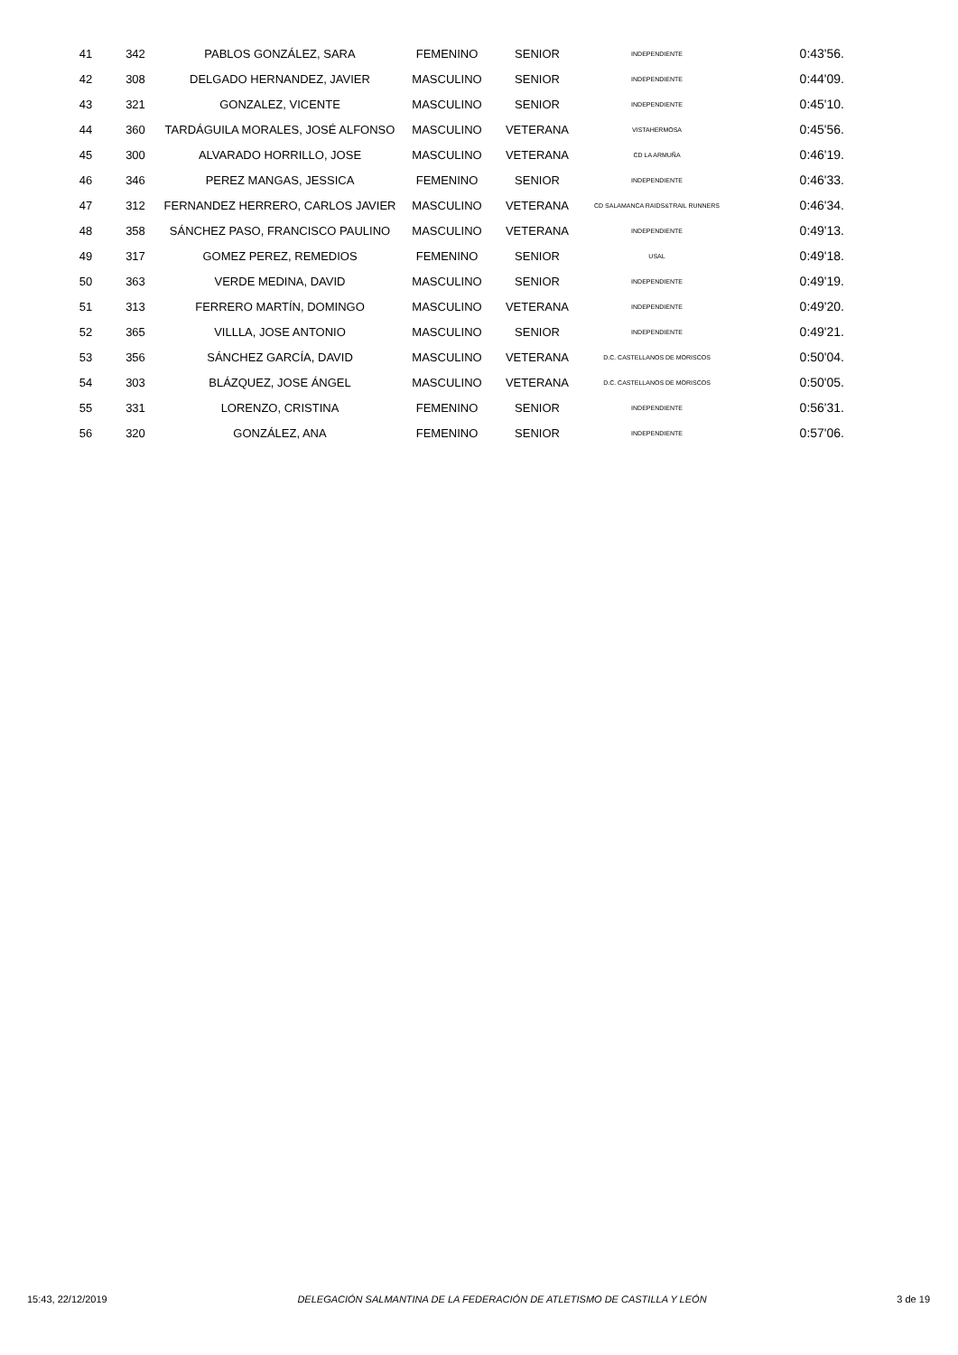| 41 | 342 | PABLOS GONZÁLEZ, SARA | FEMENINO | SENIOR | INDEPENDIENTE | 0:43'56. |
| 42 | 308 | DELGADO HERNANDEZ, JAVIER | MASCULINO | SENIOR | INDEPENDIENTE | 0:44'09. |
| 43 | 321 | GONZALEZ, VICENTE | MASCULINO | SENIOR | INDEPENDIENTE | 0:45'10. |
| 44 | 360 | TARDÁGUILA MORALES, JOSÉ ALFONSO | MASCULINO | VETERANA | VISTAHERMOSA | 0:45'56. |
| 45 | 300 | ALVARADO HORRILLO, JOSE | MASCULINO | VETERANA | CD LA ARMUÑA | 0:46'19. |
| 46 | 346 | PEREZ MANGAS, JESSICA | FEMENINO | SENIOR | INDEPENDIENTE | 0:46'33. |
| 47 | 312 | FERNANDEZ HERRERO, CARLOS JAVIER | MASCULINO | VETERANA | CD SALAMANCA RAIDS&TRAIL RUNNERS | 0:46'34. |
| 48 | 358 | SÁNCHEZ PASO, FRANCISCO PAULINO | MASCULINO | VETERANA | INDEPENDIENTE | 0:49'13. |
| 49 | 317 | GOMEZ PEREZ, REMEDIOS | FEMENINO | SENIOR | USAL | 0:49'18. |
| 50 | 363 | VERDE MEDINA, DAVID | MASCULINO | SENIOR | INDEPENDIENTE | 0:49'19. |
| 51 | 313 | FERRERO MARTÍN, DOMINGO | MASCULINO | VETERANA | INDEPENDIENTE | 0:49'20. |
| 52 | 365 | VILLLA, JOSE ANTONIO | MASCULINO | SENIOR | INDEPENDIENTE | 0:49'21. |
| 53 | 356 | SÁNCHEZ GARCÍA, DAVID | MASCULINO | VETERANA | D.C. CASTELLANOS DE MORISCOS | 0:50'04. |
| 54 | 303 | BLÁZQUEZ, JOSE ÁNGEL | MASCULINO | VETERANA | D.C. CASTELLANOS DE MORISCOS | 0:50'05. |
| 55 | 331 | LORENZO, CRISTINA | FEMENINO | SENIOR | INDEPENDIENTE | 0:56'31. |
| 56 | 320 | GONZÁLEZ, ANA | FEMENINO | SENIOR | INDEPENDIENTE | 0:57'06. |
15:43, 22/12/2019 DELEGACIÓN SALMANTINA DE LA FEDERACIÓN DE ATLETISMO DE CASTILLA Y LEÓN 3 de 19